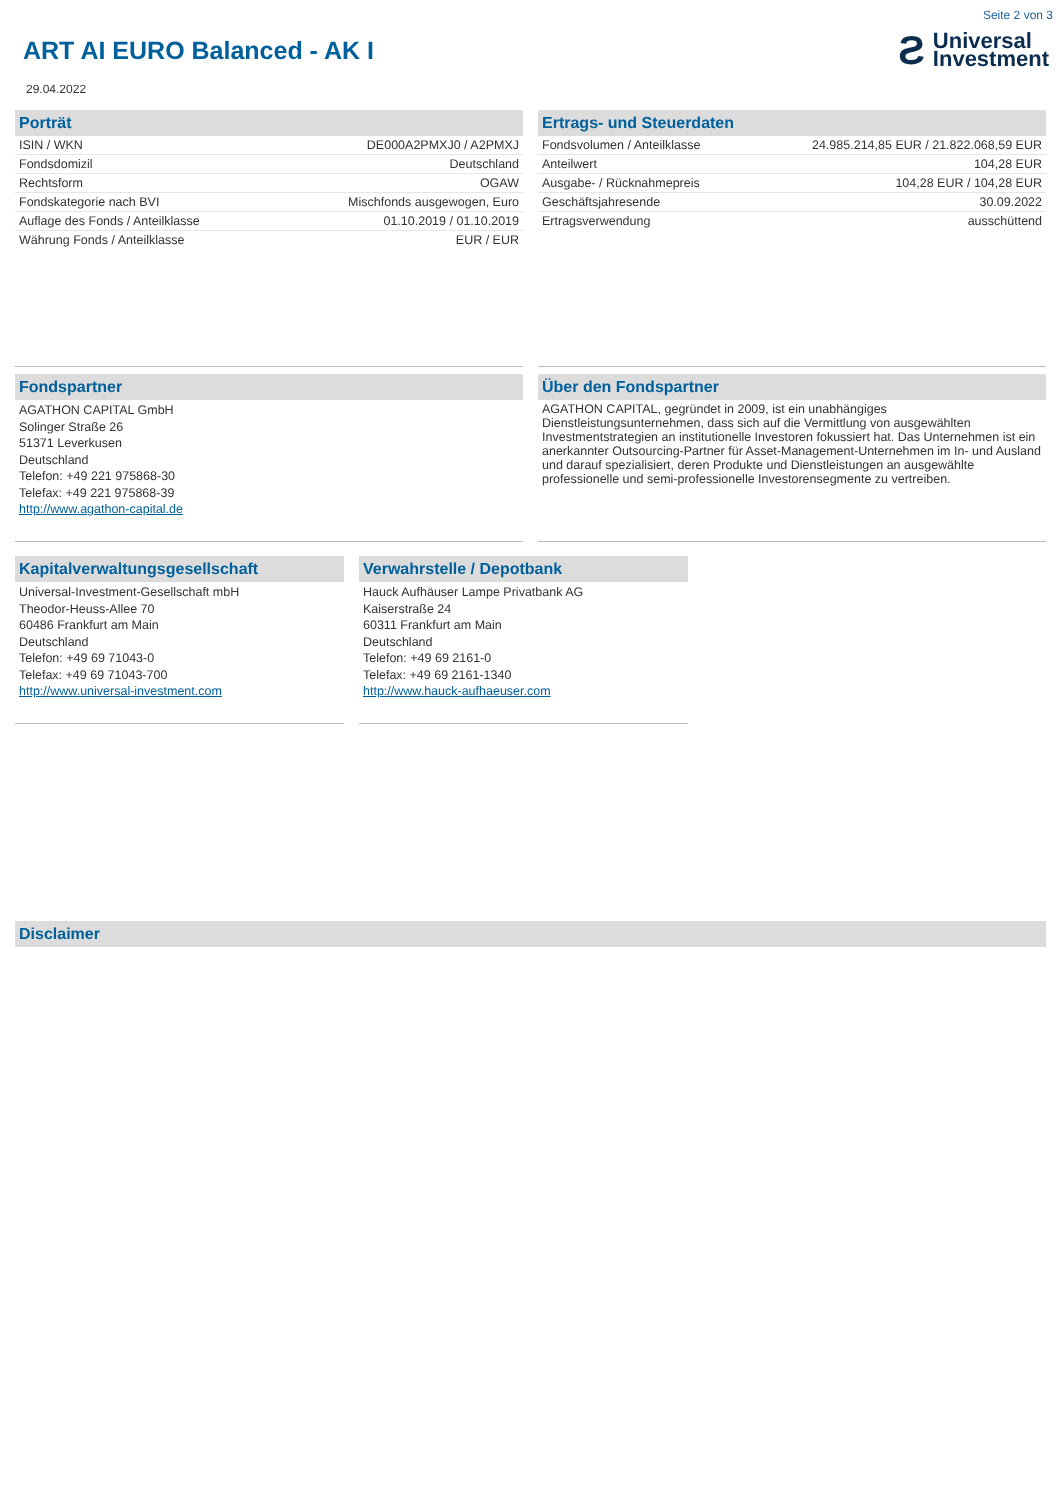Seite 2 von 3
ART AI EURO Balanced - AK I
Ƨ Universal
Investment
29.04.2022
Porträt
| ISIN / WKN | DE000A2PMXJ0 / A2PMXJ |
| Fondsdomizil | Deutschland |
| Rechtsform | OGAW |
| Fondskategorie nach BVI | Mischfonds ausgewogen, Euro |
| Auflage des Fonds / Anteilklasse | 01.10.2019 / 01.10.2019 |
| Währung Fonds / Anteilklasse | EUR / EUR |
Ertrags- und Steuerdaten
| Fondsvolumen / Anteilklasse | 24.985.214,85 EUR / 21.822.068,59 EUR |
| Anteilwert | 104,28 EUR |
| Ausgabe- / Rücknahmepreis | 104,28 EUR / 104,28 EUR |
| Geschäftsjahresende | 30.09.2022 |
| Ertragsverwendung | ausschüttend |
Fondspartner
AGATHON CAPITAL GmbH
Solinger Straße 26
51371 Leverkusen
Deutschland
Telefon: +49 221 975868-30
Telefax: +49 221 975868-39
http://www.agathon-capital.de
Über den Fondspartner
AGATHON CAPITAL, gegründet in 2009, ist ein unabhängiges Dienstleistungsunternehmen, dass sich auf die Vermittlung von ausgewählten Investmentstrategien an institutionelle Investoren fokussiert hat. Das Unternehmen ist ein anerkannter Outsourcing-Partner für Asset-Management-Unternehmen im In- und Ausland und darauf spezialisiert, deren Produkte und Dienstleistungen an ausgewählte professionelle und semi-professionelle Investorensegmente zu vertreiben.
Kapitalverwaltungsgesellschaft
Universal-Investment-Gesellschaft mbH
Theodor-Heuss-Allee 70
60486 Frankfurt am Main
Deutschland
Telefon: +49 69 71043-0
Telefax: +49 69 71043-700
http://www.universal-investment.com
Verwahrstelle / Depotbank
Hauck Aufhäuser Lampe Privatbank AG
Kaiserstraße 24
60311 Frankfurt am Main
Deutschland
Telefon: +49 69 2161-0
Telefax: +49 69 2161-1340
http://www.hauck-aufhaeuser.com
Disclaimer